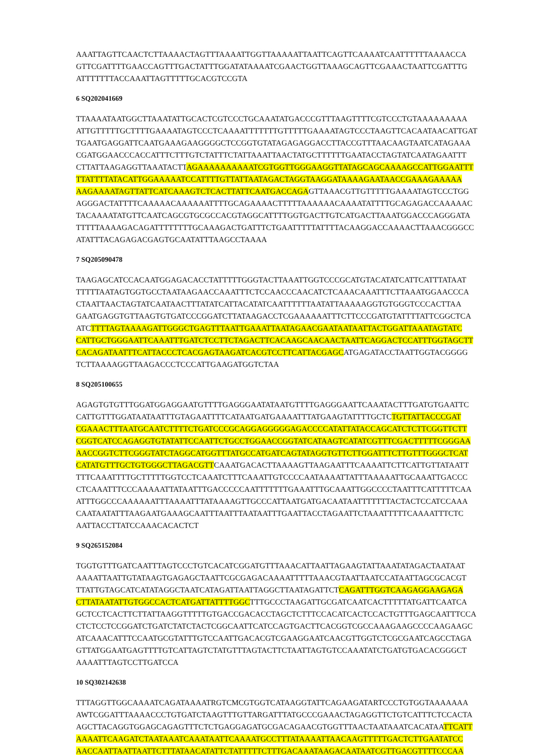AAATTAGTTCAACTCTTAAAACTAGTTTAAAATTGGTTAAAAATTAATTCAGTTCAAAATCAATTTTTTAAAACCA
GTTCGATTTTGAACCAGTTTGACTATTTGGATATAAAATCGAACTGGTTAAAGCAGTTCGAAACTAATTCGATTTG
ATTTTTTTACCAAATTAGTTTTTGCACGTCCGTA
6 SQ202041669
TTAAAATAATGGCTTAAATATTGCACTCGTCCCTGCAAATATGACCCGTTTAAGTTTTCGTCCCTGTAAAAAAAAA
ATTGTTTTTGCTTTTGAAAATAGTCCCTCAAAATTTTTTTGTTTTTGAAAATAGTCCCTAAGTTCACAATAACATTGAT
TGAATGAGGATTCAATGAAAGAAGGGGCTCCGGTGTATAGAGAGGACCTTACCGTTTAACAAGTAATCATAGAAA
CGATGGAACCCACCATTTCTTTGTCTATTTCTATTAAATTAACTATGCTTTTTTGAATACCTAGTATCAATAGAATTT
CTTATTAAGAGGTTAAATACTTAGAAAAAAAAAATCGTGGTTGGGAAGGTTATAGCAGCAAAAGCCATTGGAATTT
TTATTTTATACATTGGAAAAATCCATTTTGTTATTAATAGACTAGGTAAGGATAAAAGAATAACCGAAAGAAAAA
AAGAAAATAGTTATTCATCAAAGTCTCACTTATTCAATGACCAGAGTTAAACGTTGTTTTTGAAAATAGTCCCTGG
AGGGACTATTTTCAAAAACAAAAAATTTTGCAGAAAACTTTTTAAAAAACAAAATATTTTGCAGAGACCAAAAAC
TACAAAATATGTTCAATCAGCGTGCGCCACGTAGGCATTTTGGTGACTTGTCATGACTTAAATGGACCCAGGGATA
TTTTTAAAAGACAGATTTTTTTTGCAAAGACTGATTTCTGAATTTTTATTTTACAAGGACCAAAACTTAAACGGGCC
ATATTTACAGAGACGAGTGCAATATTTAAGCCTAAAA
7 SQ205090478
TAAGAGCATCCACAATGGAGACACCTATTTTTGGGTACTTAAATTGGTCCCGCATGTACATATCATTCATTTATAAT
TTTTTAATAGTGGTGCCTAATAAGAACCAAATTTCTCCAACCCAACATCTCAAACAAATTTCTTAAATGGAACCCA
CTAATTAACTAGTATCAATAACTTTATATCATTACATATCAATTTTTTAATATTAAAAAGGTGTGGGTCCCACTTAA
GAATGAGGTGTTAAGTGTGATCCCGGATCTTATAAGACCTCGAAAAAATTTCTTCCCGATGTATTTTATTCGGCTCA
ATCTTTTAGTAAAAGATTGGGCTGAGTTTAATTGAAATTAATAGAACGAATAATAATTACTGGATTAAATAGTATC
CATTGCTGGGAATTCAAATTTGATCTCCTTCTAGACTTCACAAGCAACAACTAATTCAGGACTCCATTTGGTAGCTT
CACAGATAATTTCATTACCCTCACGAGTAAGATCACGTCCTTCATTACGAGCATGAGATACCTAATTGGTACGGGG
TCTTAAAAGGTTAAGACCCTCCCATTGAAGATGGTCTAA
8 SQ205100655
AGAGTGTGTTTGGATGGAGGAATGTTTTGAGGGAATATAATGTTTTGAGGGAATTCAAATACTTTGATGTGAATTC
CATTGTTTGGATAATAATTTGTAGAATTTTCATAATGATGAAAATTTATGAAGTATTTTGCTCTGTTATTACCCGAT
CGAAACTTTAATGCAATCTTTTCTGATCCCGCAGGAGGGGGAGACCCCATATTATACCAGCATCTCTTCGGTTCTT
CGGTCATCCAGAGGTGTATATTCCAATTCTGCCTGGAACCGGTATCATAAGTCATATCGTTTCGACTTTTTCGGGAA
AACCGGTCTTCGGGTATCTAGGCATGGTTTATGCCATGATCAGTATAGGTGTTCTTGGATTTCTTGTTTGGGCTCAT
CATATGTTTGCTGTGGGCTTAGACGTTCAAATGACACTTAAAAGTTAAGAATTTCAAAATTCTTCATTGTTATAATT
TTTCAAATTTTGCTTTTTGGTCCTCAAATCTTTCAAATTGTCCCCAATAAAATTATTTAAAAATTGCAAATTGACCC
CTCAAATTTCCCAAAAATTATAATTTGACCCCCAATTTTTTTGAAATTTGCAAATTGGCCCCTAATTTCATTTTTCAA
ATTTGGCCCAAAAAATTTAAAATTTATAAAAGTTGCCCATTAATGATGACAATAATTTTTTTACTACTCCATCCAAA
CAATAATATTTAAGAATGAAAGCAATTTAATTTAATAATTTGAATTACCTAGAATTCTAAATTTTTCAAAATTTCTC
AATTACCTTATCCAAACACACTCT
9 SQ265152084
TGGTGTTTGATCAATTTAGTCCCTGTCACATCGGATGTTTAAACATTAATTAGAAGTATTAAATATAGACTAATAAT
AAAATTAATTGTATAAGTGAGAGCTAATTCGCGAGACAAAATTTTTAAACGTAATTAATCCATAATTAGCGCACGT
TTATTGTAGCATCATATAGGCTAATCATAGATTAATTAGGCTTAATAGATTCTCAGATTTGGTCAAGAGGAAGAGA
CTTATAATATTGTGGCCACTCATGATTATTTTGGCTTTGCCCTAAGATTGCGATCAATCACTTTTTATGATTCAATCA
GCTCCTCACTTCTTATTAAGGTTTTTGTGACCGACACCTAGCTCTTTCCACATCACTCCACTGTTTGAGCAATTTCCA
CTCTCCTCCGGATCTGATCTATCTACTCGGCAATTCATCCAGTGACTTCACGGTCGCCAAAGAAGCCCCAAGAAGC
ATCAAACATTTCCAATGCGTATTTGTCCAATTGACACGTCGAAGGAATCAACGTTGGTCTCGCGAATCAGCCTAGA
GTTATGGAATGAGTTTTGTCATTAGTCTATGTTTAGTACTTCTAATTAGTGTCCAAATATCTGATGTGACACGGGCT
AAAATTTAGTCCTTGATCCA
10 SQ302142638
TTTAGGTTGGCAAAATCAGATAAAATRGTCMCGTGGTCATAAGGTATTCAGAAGATARTCCCTGTGGTAAAAAAA
AWTCGGATTTAAAACCCTGTGATCTAAGTTTGTTARGATTTATGCCCGAAACTAGAGGTTCTGTCATTTCTCCACTA
AGCTTACAGGTGGAGCAGAGTTTCTCTGAGGAGATGCGACAGAACGTGGTTTAACTAATAAATCACATAATTCATT
AAAATTCAAGATCTAATAAATCAAATAATTCAAAATGCCTTTATAAAATTAACAAGTTTTTGACTCTTGAATATCC
AACCAATTAATTAATTCTTTATAACATATTCTATTTTTCTTTGACAAATAAGACAATAATCGTTGACGTTTTCCCAA